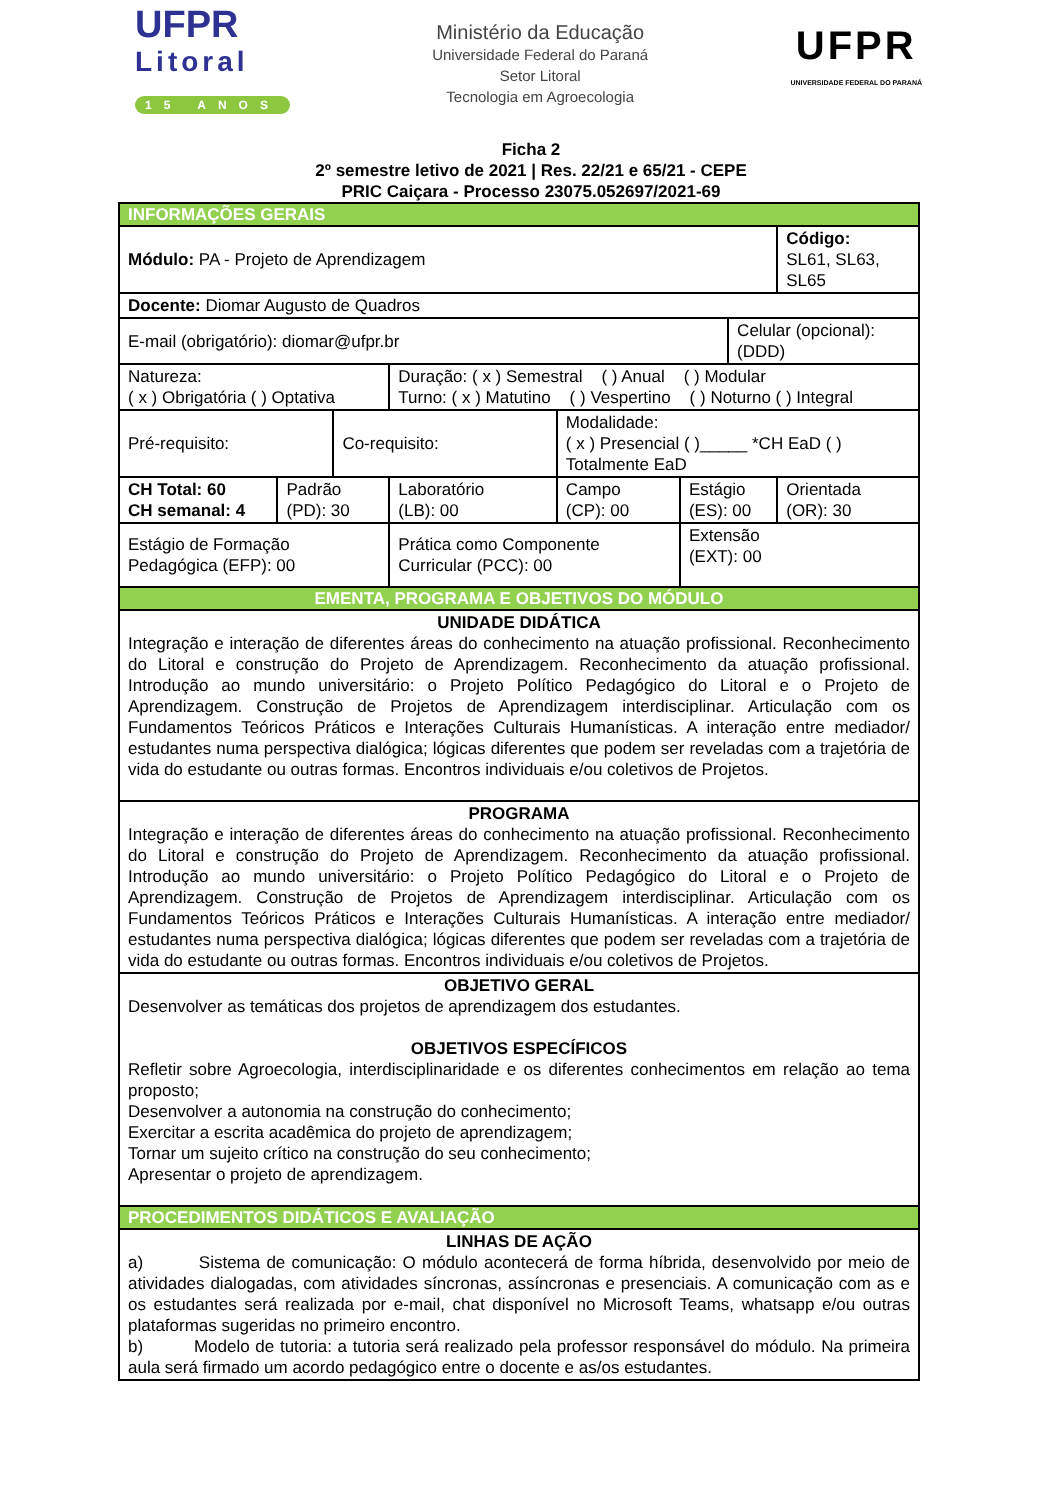UFPR
Litoral
15 ANOS
Ministério da Educação
Universidade Federal do Paraná
Setor Litoral
Tecnologia em Agroecologia
UFPR
UNIVERSIDADE FEDERAL DO PARANÁ
Ficha 2
2º semestre letivo de 2021 | Res. 22/21 e 65/21 - CEPE
PRIC Caiçara - Processo 23075.052697/2021-69
| INFORMAÇÕES GERAIS | | | | | | | |
| Módulo: PA - Projeto de Aprendizagem | | | | | | | Código: SL61, SL63, SL65 |
| Docente: Diomar Augusto de Quadros | | | | | | | |
| E-mail (obrigatório): diomar@ufpr.br | | | | | | Celular (opcional): (DDD) | |
| Natureza: ( x ) Obrigatória ( ) Optativa | | | Duração: ( x ) Semestral ( ) Anual ( ) Modular Turno: ( x ) Matutino ( ) Vespertino ( ) Noturno ( ) Integral | | | | |
| Pré-requisito: | | Co-requisito: | | Modalidade: ( x ) Presencial ( )_____ *CH EaD ( ) Totalmente EaD | | | |
| CH Total: 60 CH semanal: 4 | Padrão (PD): 30 | | Laboratório (LB): 00 | Campo (CP): 00 | Estágio (ES): 00 | | Orientada (OR): 30 |
| Estágio de Formação Pedagógica (EFP): 00 | | | Prática como Componente Curricular (PCC): 00 | | Extensão (EXT): 00 | | |
| EMENTA, PROGRAMA E OBJETIVOS DO MÓDULO | | | | | | | |
| UNIDADE DIDÁTICA Integração e interação de diferentes áreas do conhecimento na atuação profissional. Reconhecimento do Litoral e construção do Projeto de Aprendizagem. Reconhecimento da atuação profissional. Introdução ao mundo universitário: o Projeto Político Pedagógico do Litoral e o Projeto de Aprendizagem. Construção de Projetos de Aprendizagem interdisciplinar. Articulação com os Fundamentos Teóricos Práticos e Interações Culturais Humanísticas. A interação entre mediador/ estudantes numa perspectiva dialógica; lógicas diferentes que podem ser reveladas com a trajetória de vida do estudante ou outras formas. Encontros individuais e/ou coletivos de Projetos. | | | | | | | |
| PROGRAMA Integração e interação de diferentes áreas do conhecimento na atuação profissional. Reconhecimento do Litoral e construção do Projeto de Aprendizagem. Reconhecimento da atuação profissional. Introdução ao mundo universitário: o Projeto Político Pedagógico do Litoral e o Projeto de Aprendizagem. Construção de Projetos de Aprendizagem interdisciplinar. Articulação com os Fundamentos Teóricos Práticos e Interações Culturais Humanísticas. A interação entre mediador/ estudantes numa perspectiva dialógica; lógicas diferentes que podem ser reveladas com a trajetória de vida do estudante ou outras formas. Encontros individuais e/ou coletivos de Projetos. | | | | | | | |
| OBJETIVO GERAL Desenvolver as temáticas dos projetos de aprendizagem dos estudantes. OBJETIVOS ESPECÍFICOS Refletir sobre Agroecologia, interdisciplinaridade e os diferentes conhecimentos em relação ao tema proposto; Desenvolver a autonomia na construção do conhecimento; Exercitar a escrita acadêmica do projeto de aprendizagem; Tornar um sujeito crítico na construção do seu conhecimento; Apresentar o projeto de aprendizagem. | | | | | | | |
| PROCEDIMENTOS DIDÁTICOS E AVALIAÇÃO | | | | | | | |
| LINHAS DE AÇÃO a) Sistema de comunicação: O módulo acontecerá de forma híbrida, desenvolvido por meio de atividades dialogadas, com atividades síncronas, assíncronas e presenciais. A comunicação com as e os estudantes será realizada por e-mail, chat disponível no Microsoft Teams, whatsapp e/ou outras plataformas sugeridas no primeiro encontro. b) Modelo de tutoria: a tutoria será realizado pela professor responsável do módulo. Na primeira aula será firmado um acordo pedagógico entre o docente e as/os estudantes. | | | | | | | |